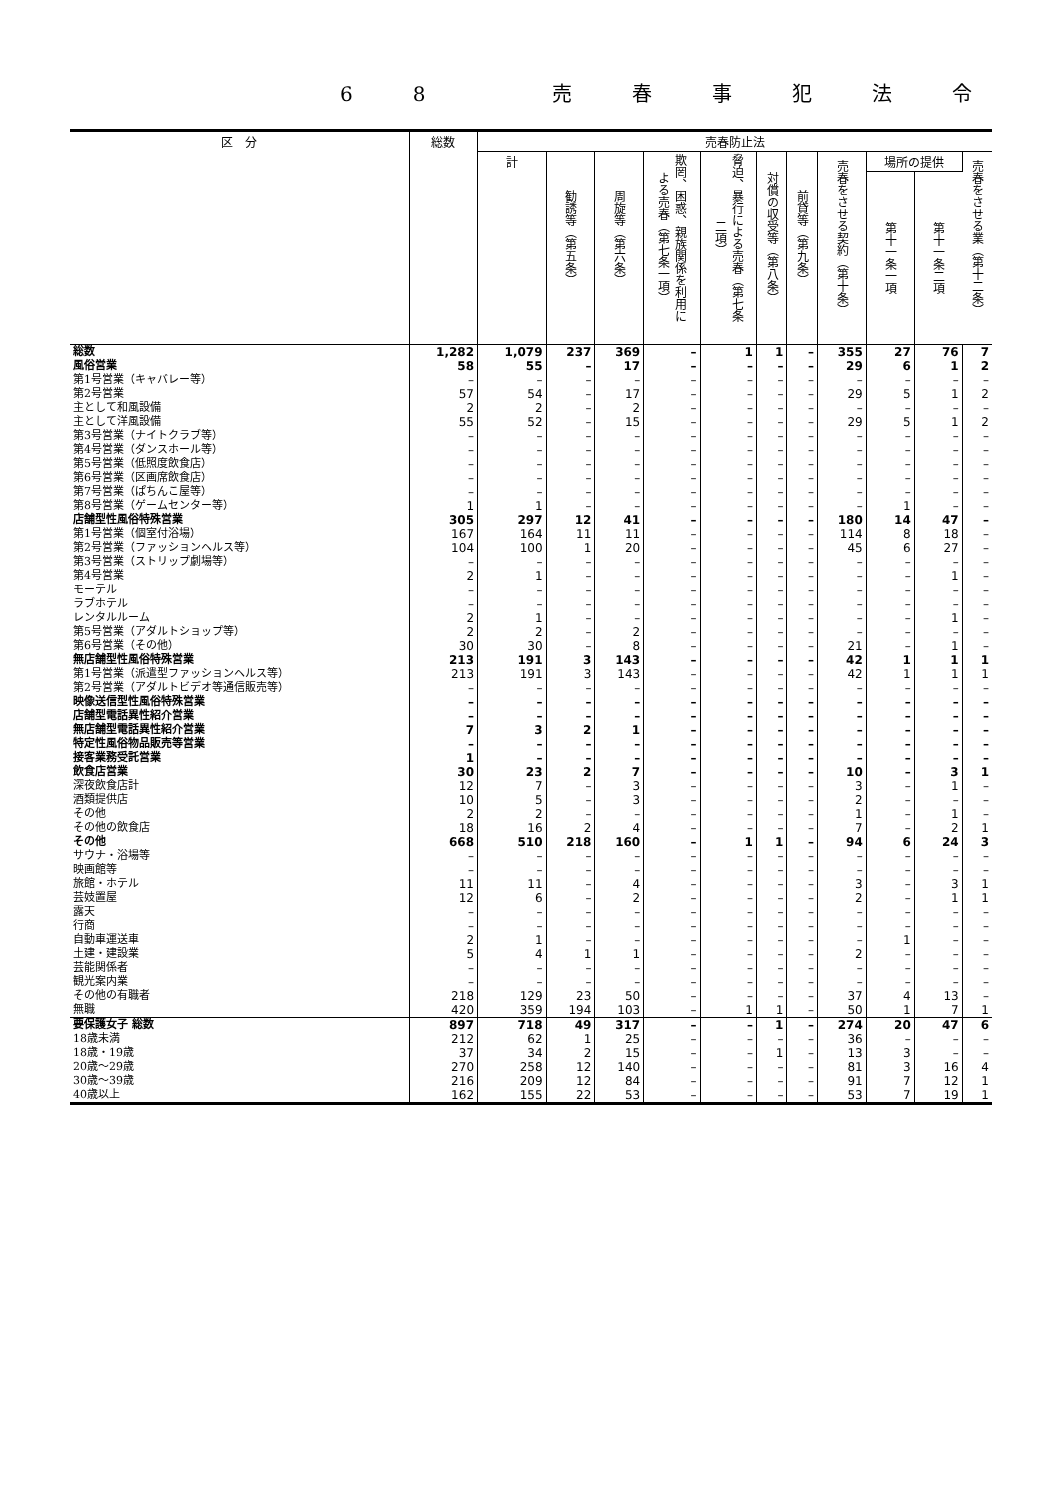68 売春事犯法令
| 区 分 | 総数 | 売春防止法 | | | | | | | | | | |
| --- | --- | --- | --- | --- | --- | --- | --- | --- | --- | --- | --- | --- |
| | | 計 | 勧誘等（第五条） | 周旋等（第六条） | 欺罔、困惑、親族関係を利用による売春（第七条一項） | 脅迫、暴行による売春（第七条二項） | 対償の収受等（第八条） | 前貸等（第九条） | 売春をさせる契約（第十条） | 場所の提供 | | 売春をさせる業（第十二条） |
| | | | | | | | | | | 第十一条一項 | 第十一条二項 | |
| 総数 | 1,282 | 1,079 | 237 | 369 | – | 1 | 1 | – | 355 | 27 | 76 | 7 |
| 風俗営業 | 58 | 55 | – | 17 | – | – | – | – | 29 | 6 | 1 | 2 |
| 第1号営業（キャバレー等） | – | – | – | – | – | – | – | – | – | – | – | – |
| 第2号営業 | 57 | 54 | – | 17 | – | – | – | – | 29 | 5 | 1 | 2 |
| 主として和風設備 | 2 | 2 | – | 2 | – | – | – | – | – | – | – | – |
| 主として洋風設備 | 55 | 52 | – | 15 | – | – | – | – | 29 | 5 | 1 | 2 |
| 第3号営業（ナイトクラブ等） | – | – | – | – | – | – | – | – | – | – | – | – |
| 第4号営業（ダンスホール等） | – | – | – | – | – | – | – | – | – | – | – | – |
| 第5号営業（低照度飲食店） | – | – | – | – | – | – | – | – | – | – | – | – |
| 第6号営業（区画席飲食店） | – | – | – | – | – | – | – | – | – | – | – | – |
| 第7号営業（ぱちんこ屋等） | – | – | – | – | – | – | – | – | – | – | – | – |
| 第8号営業（ゲームセンター等） | 1 | 1 | – | – | – | – | – | – | – | 1 | – | – |
| 店舗型性風俗特殊営業 | 305 | 297 | 12 | 41 | – | – | – | – | 180 | 14 | 47 | – |
| 第1号営業（個室付浴場） | 167 | 164 | 11 | 11 | – | – | – | – | 114 | 8 | 18 | – |
| 第2号営業（ファッションヘルス等） | 104 | 100 | 1 | 20 | – | – | – | – | 45 | 6 | 27 | – |
| 第3号営業（ストリップ劇場等） | – | – | – | – | – | – | – | – | – | – | – | – |
| 第4号営業 | 2 | 1 | – | – | – | – | – | – | – | – | 1 | – |
| モーテル | – | – | – | – | – | – | – | – | – | – | – | – |
| ラブホテル | – | – | – | – | – | – | – | – | – | – | – | – |
| レンタルルーム | 2 | 1 | – | – | – | – | – | – | – | – | 1 | – |
| 第5号営業（アダルトショップ等） | 2 | 2 | – | 2 | – | – | – | – | – | – | – | – |
| 第6号営業（その他） | 30 | 30 | – | 8 | – | – | – | – | 21 | – | 1 | – |
| 無店舗型性風俗特殊営業 | 213 | 191 | 3 | 143 | – | – | – | – | 42 | 1 | 1 | 1 |
| 第1号営業（派遣型ファッションヘルス等） | 213 | 191 | 3 | 143 | – | – | – | – | 42 | 1 | 1 | 1 |
| 第2号営業（アダルトビデオ等通信販売等） | – | – | – | – | – | – | – | – | – | – | – | – |
| 映像送信型性風俗特殊営業 | – | – | – | – | – | – | – | – | – | – | – | – |
| 店舗型電話異性紹介営業 | – | – | – | – | – | – | – | – | – | – | – | – |
| 無店舗型電話異性紹介営業 | 7 | 3 | 2 | 1 | – | – | – | – | – | – | – | – |
| 特定性風俗物品販売等営業 | – | – | – | – | – | – | – | – | – | – | – | – |
| 接客業務受託営業 | 1 | – | – | – | – | – | – | – | – | – | – | – |
| 飲食店営業 | 30 | 23 | 2 | 7 | – | – | – | – | 10 | – | 3 | 1 |
| 深夜飲食店計 | 12 | 7 | – | 3 | – | – | – | – | 3 | – | 1 | – |
| 酒類提供店 | 10 | 5 | – | 3 | – | – | – | – | 2 | – | – | – |
| その他 | 2 | 2 | – | – | – | – | – | – | 1 | – | 1 | – |
| その他の飲食店 | 18 | 16 | 2 | 4 | – | – | – | – | 7 | – | 2 | 1 |
| その他 | 668 | 510 | 218 | 160 | – | 1 | 1 | – | 94 | 6 | 24 | 3 |
| サウナ・浴場等 | – | – | – | – | – | – | – | – | – | – | – | – |
| 映画館等 | – | – | – | – | – | – | – | – | – | – | – | – |
| 旅館・ホテル | 11 | 11 | – | 4 | – | – | – | – | 3 | – | 3 | 1 |
| 芸妓置屋 | 12 | 6 | – | 2 | – | – | – | – | 2 | – | 1 | 1 |
| 露天 | – | – | – | – | – | – | – | – | – | – | – | – |
| 行商 | – | – | – | – | – | – | – | – | – | – | – | – |
| 自動車運送車 | 2 | 1 | – | – | – | – | – | – | – | 1 | – | – |
| 土建・建設業 | 5 | 4 | 1 | 1 | – | – | – | – | 2 | – | – | – |
| 芸能関係者 | – | – | – | – | – | – | – | – | – | – | – | – |
| 観光案内業 | – | – | – | – | – | – | – | – | – | – | – | – |
| その他の有職者 | 218 | 129 | 23 | 50 | – | – | – | – | 37 | 4 | 13 | – |
| 無職 | 420 | 359 | 194 | 103 | – | 1 | 1 | – | 50 | 1 | 7 | 1 |
| 要保護女子 総数 | 897 | 718 | 49 | 317 | – | – | 1 | – | 274 | 20 | 47 | 6 |
| 18歳未満 | 212 | 62 | 1 | 25 | – | – | – | – | 36 | – | – | – |
| 18歳・19歳 | 37 | 34 | 2 | 15 | – | – | 1 | – | 13 | 3 | – | – |
| 20歳～29歳 | 270 | 258 | 12 | 140 | – | – | – | – | 81 | 3 | 16 | 4 |
| 30歳～39歳 | 216 | 209 | 12 | 84 | – | – | – | – | 91 | 7 | 12 | 1 |
| 40歳以上 | 162 | 155 | 22 | 53 | – | – | – | – | 53 | 7 | 19 | 1 |